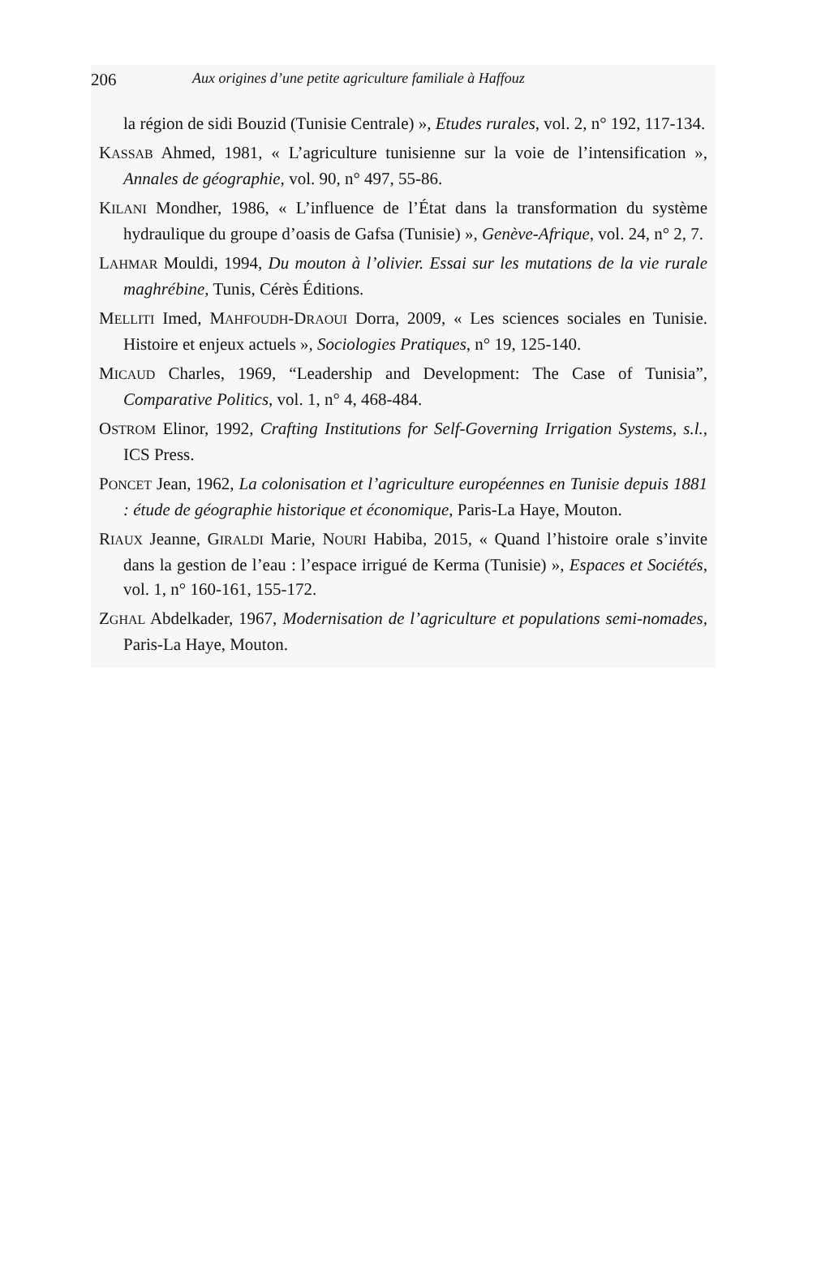206 Aux origines d’une petite agriculture familiale à Haffouz
la région de sidi Bouzid (Tunisie Centrale) », Etudes rurales, vol. 2, n° 192, 117-134.
KASSAB Ahmed, 1981, « L’agriculture tunisienne sur la voie de l’intensification », Annales de géographie, vol. 90, n° 497, 55-86.
KILANI Mondher, 1986, « L’influence de l’État dans la transformation du système hydraulique du groupe d’oasis de Gafsa (Tunisie) », Genève-Afrique, vol. 24, n° 2, 7.
LAHMAR Mouldi, 1994, Du mouton à l’olivier. Essai sur les mutations de la vie rurale maghrébine, Tunis, Cérès Éditions.
MELLITI Imed, MAHFOUDH-DRAOUI Dorra, 2009, « Les sciences sociales en Tunisie. Histoire et enjeux actuels », Sociologies Pratiques, n° 19, 125-140.
MICAUD Charles, 1969, “Leadership and Development: The Case of Tunisia”, Comparative Politics, vol. 1, n° 4, 468-484.
OSTROM Elinor, 1992, Crafting Institutions for Self-Governing Irrigation Systems, s.l., ICS Press.
PONCET Jean, 1962, La colonisation et l’agriculture européennes en Tunisie depuis 1881 : étude de géographie historique et économique, Paris-La Haye, Mouton.
RIAUX Jeanne, GIRALDI Marie, NOURI Habiba, 2015, « Quand l’histoire orale s’invite dans la gestion de l’eau : l’espace irrigué de Kerma (Tunisie) », Espaces et Sociétés, vol. 1, n° 160-161, 155-172.
ZGHAL Abdelkader, 1967, Modernisation de l’agriculture et populations semi-nomades, Paris-La Haye, Mouton.